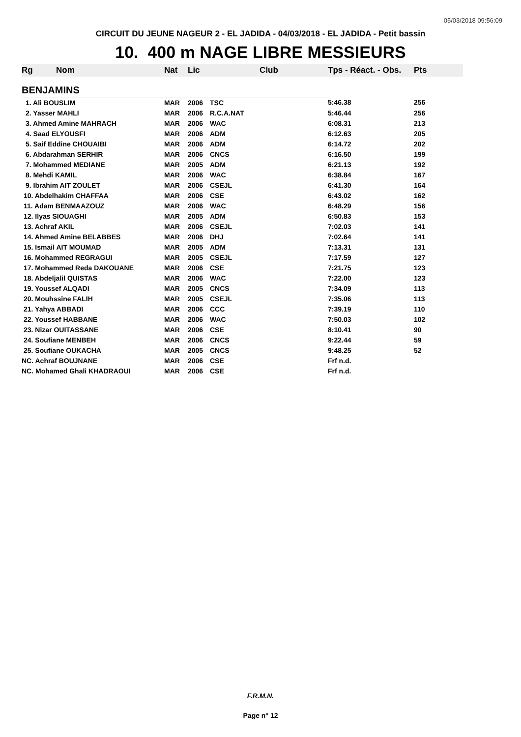05/03/2018 09:56:09
CIRCUIT DU JEUNE NAGEUR 2 - EL JADIDA - 04/03/2018 - EL JADIDA - Petit bassin
10. 400 m NAGE LIBRE MESSIEURS
| Rg | Nom | Nat | Lic | Club | Tps - Réact. - Obs. | Pts |
| --- | --- | --- | --- | --- | --- | --- |
| BENJAMINS | | | | | | |
| 1. Ali BOUSLIM | | MAR | 2006 | TSC | 5:46.38 | 256 |
| 2. Yasser MAHLI | | MAR | 2006 | R.C.A.NAT | 5:46.44 | 256 |
| 3. Ahmed Amine MAHRACH | | MAR | 2006 | WAC | 6:08.31 | 213 |
| 4. Saad ELYOUSFI | | MAR | 2006 | ADM | 6:12.63 | 205 |
| 5. Saif Eddine CHOUAIBI | | MAR | 2006 | ADM | 6:14.72 | 202 |
| 6. Abdarahman SERHIR | | MAR | 2006 | CNCS | 6:16.50 | 199 |
| 7. Mohammed MEDIANE | | MAR | 2005 | ADM | 6:21.13 | 192 |
| 8. Mehdi KAMIL | | MAR | 2006 | WAC | 6:38.84 | 167 |
| 9. Ibrahim AIT ZOULET | | MAR | 2006 | CSEJL | 6:41.30 | 164 |
| 10. Abdelhakim CHAFFAA | | MAR | 2006 | CSE | 6:43.02 | 162 |
| 11. Adam BENMAAZOUZ | | MAR | 2006 | WAC | 6:48.29 | 156 |
| 12. Ilyas SIOUAGHI | | MAR | 2005 | ADM | 6:50.83 | 153 |
| 13. Achraf AKIL | | MAR | 2006 | CSEJL | 7:02.03 | 141 |
| 14. Ahmed Amine BELABBES | | MAR | 2006 | DHJ | 7:02.64 | 141 |
| 15. Ismail AIT MOUMAD | | MAR | 2005 | ADM | 7:13.31 | 131 |
| 16. Mohammed REGRAGUI | | MAR | 2005 | CSEJL | 7:17.59 | 127 |
| 17. Mohammed Reda DAKOUANE | | MAR | 2006 | CSE | 7:21.75 | 123 |
| 18. Abdeljalil QUISTAS | | MAR | 2006 | WAC | 7:22.00 | 123 |
| 19. Youssef ALQADI | | MAR | 2005 | CNCS | 7:34.09 | 113 |
| 20. Mouhssine FALIH | | MAR | 2005 | CSEJL | 7:35.06 | 113 |
| 21. Yahya ABBADI | | MAR | 2006 | CCC | 7:39.19 | 110 |
| 22. Youssef HABBANE | | MAR | 2006 | WAC | 7:50.03 | 102 |
| 23. Nizar OUITASSANE | | MAR | 2006 | CSE | 8:10.41 | 90 |
| 24. Soufiane MENBEH | | MAR | 2006 | CNCS | 9:22.44 | 59 |
| 25. Soufiane OUKACHA | | MAR | 2005 | CNCS | 9:48.25 | 52 |
| NC. Achraf BOUJNANE | | MAR | 2006 | CSE | Frf n.d. | |
| NC. Mohamed Ghali KHADRAOUI | | MAR | 2006 | CSE | Frf n.d. | |
F.R.M.N.
Page n° 12